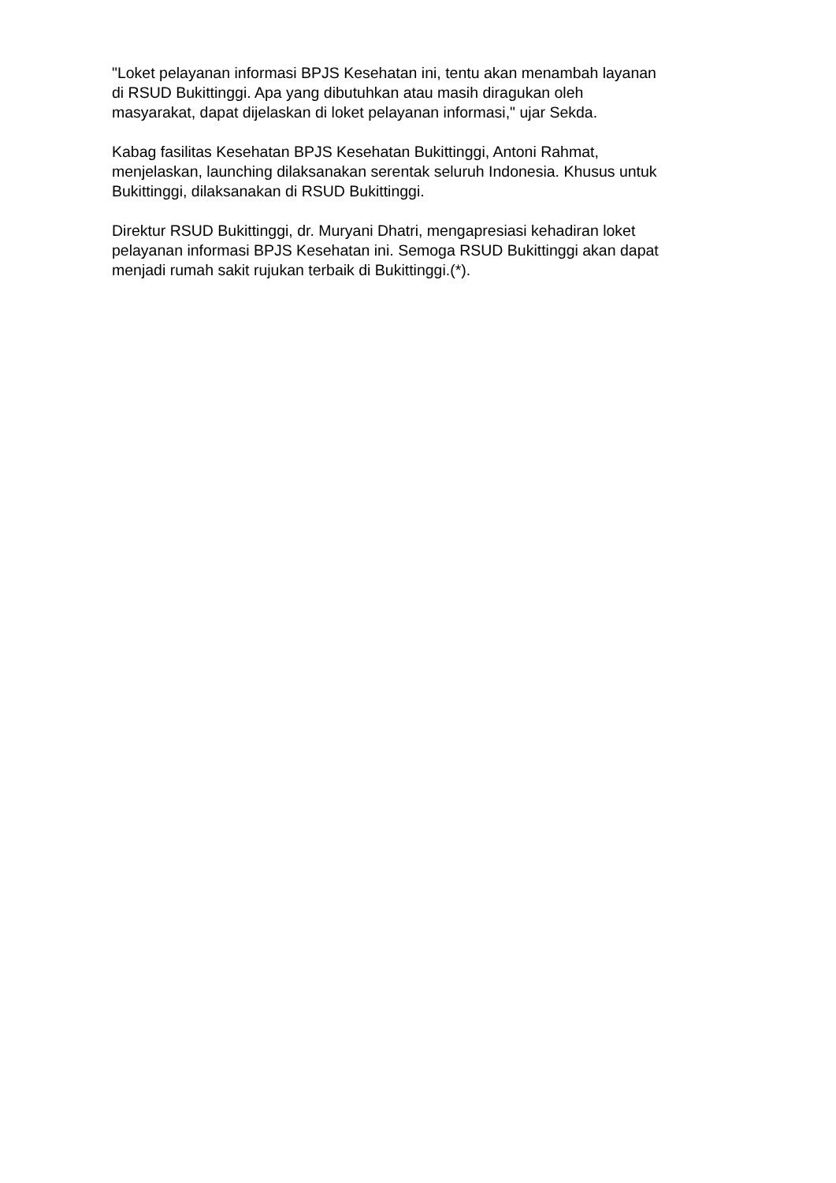"Loket pelayanan informasi BPJS Kesehatan ini, tentu akan menambah layanan
di RSUD Bukittinggi. Apa yang dibutuhkan atau masih diragukan oleh
masyarakat, dapat dijelaskan di loket pelayanan informasi," ujar Sekda.
Kabag fasilitas Kesehatan BPJS Kesehatan Bukittinggi, Antoni Rahmat,
menjelaskan, launching dilaksanakan serentak seluruh Indonesia. Khusus untuk
Bukittinggi, dilaksanakan di RSUD Bukittinggi.
Direktur RSUD Bukittinggi, dr. Muryani Dhatri, mengapresiasi kehadiran loket
pelayanan informasi BPJS Kesehatan ini. Semoga RSUD Bukittinggi akan dapat
menjadi rumah sakit rujukan terbaik di Bukittinggi.(*).